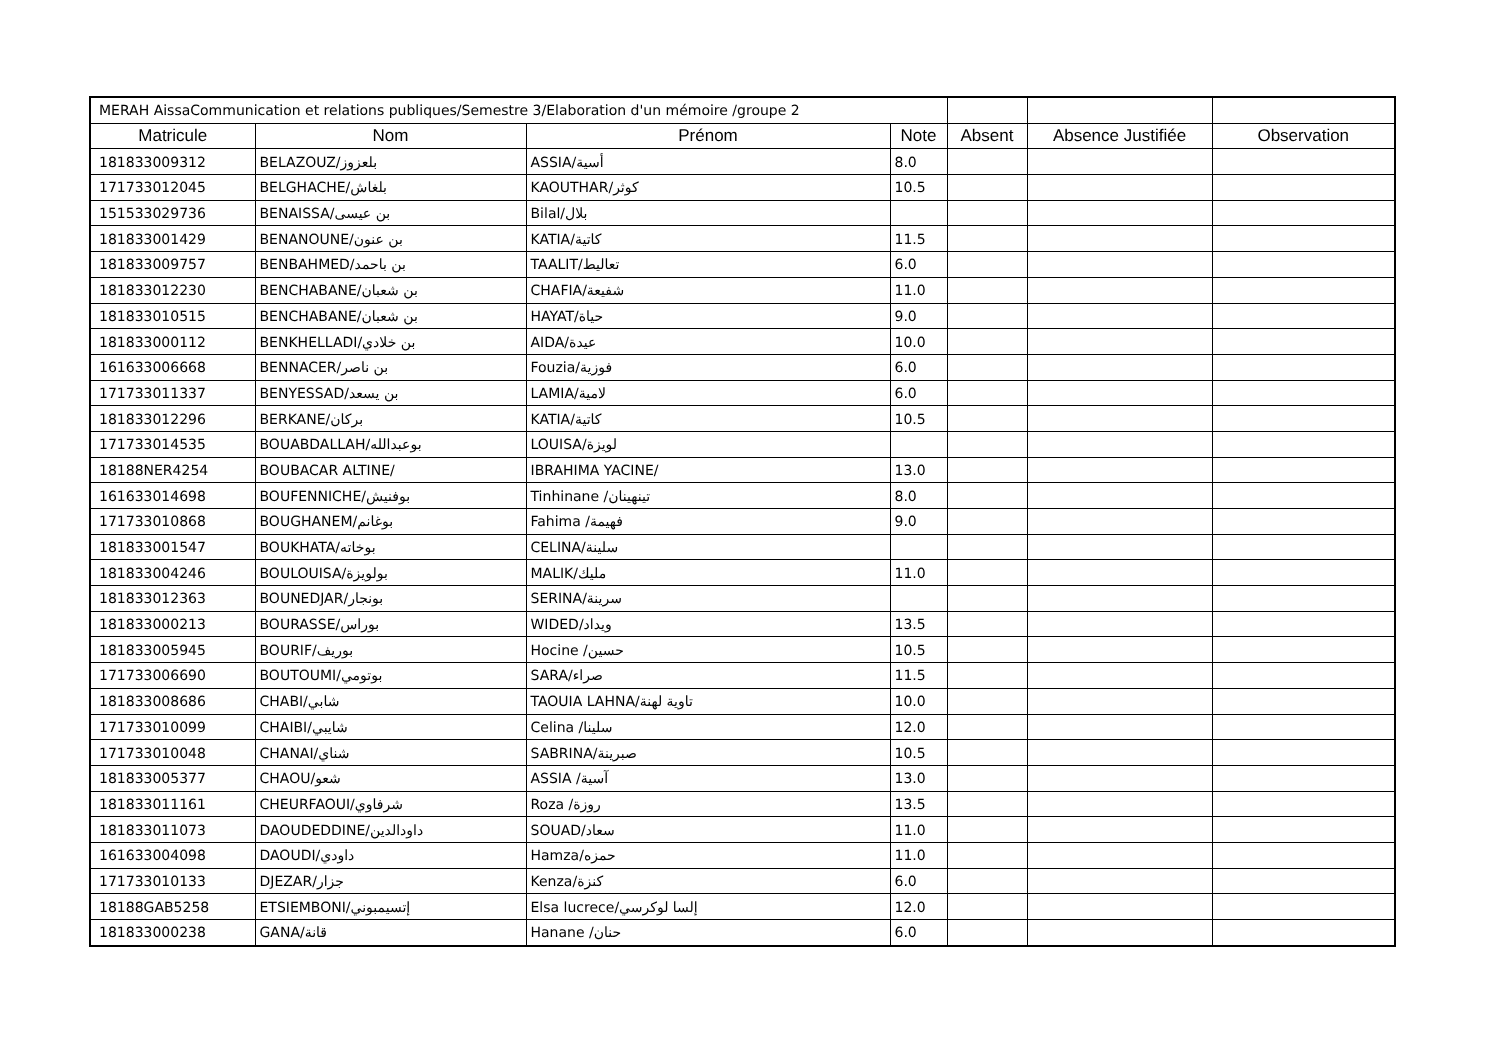| MERAH AissaCommunication et relations publiques/Semestre 3/Elaboration d'un mémoire /groupe 2 | | | | | | |
| Matricule | Nom | Prénom | Note | Absent | Absence Justifiée | Observation |
| 181833009312 | BELAZOUZ/بلعزوز | ASSIA/أسية | 8.0 | | | |
| 171733012045 | BELGHACHE/بلغاش | KAOUTHAR/كوثر | 10.5 | | | |
| 151533029736 | BENAISSA/بن عيسى | Bilal/بلال | | | | |
| 181833001429 | BENANOUNE/بن عنون | KATIA/كاتية | 11.5 | | | |
| 181833009757 | BENBAHMED/بن باحمد | TAALIT/تعاليط | 6.0 | | | |
| 181833012230 | BENCHABANE/بن شعبان | CHAFIA/شفيعة | 11.0 | | | |
| 181833010515 | BENCHABANE/بن شعبان | HAYAT/حياة | 9.0 | | | |
| 181833000112 | BENKHELLADI/بن خلادي | AIDA/عيدة | 10.0 | | | |
| 161633006668 | BENNACER/بن ناصر | Fouzia/فوزية | 6.0 | | | |
| 171733011337 | BENYESSAD/بن يسعد | LAMIA/لامية | 6.0 | | | |
| 181833012296 | BERKANE/بركان | KATIA/كاتية | 10.5 | | | |
| 171733014535 | BOUABDALLAH/بوعبدالله | LOUISA/لويزة | | | | |
| 18188NER4254 | BOUBACAR ALTINE/ | IBRAHIMA YACINE/ | 13.0 | | | |
| 161633014698 | BOUFENNICHE/بوفنيش | Tinhinane /تينهينان | 8.0 | | | |
| 171733010868 | BOUGHANEM/بوغانم | Fahima /فهيمة | 9.0 | | | |
| 181833001547 | BOUKHATA/بوخاته | CELINA/سلينة | | | | |
| 181833004246 | BOULOUISA/بولويزة | MALIK/مليك | 11.0 | | | |
| 181833012363 | BOUNEDJAR/بونجار | SERINA/سرينة | | | | |
| 181833000213 | BOURASSE/بوراس | WIDED/ويداد | 13.5 | | | |
| 181833005945 | BOURIF/بوريف | Hocine /حسين | 10.5 | | | |
| 171733006690 | BOUTOUMI/بوتومي | SARA/صراء | 11.5 | | | |
| 181833008686 | CHABI/شابي | TAOUIA LAHNA/تاوية لهنة | 10.0 | | | |
| 171733010099 | CHAIBI/شايبي | Celina /سلينا | 12.0 | | | |
| 171733010048 | CHANAI/شناي | SABRINA/صبرينة | 10.5 | | | |
| 181833005377 | CHAOU/شعو | ASSIA /آسية | 13.0 | | | |
| 181833011161 | CHEURFAOUI/شرفاوي | Roza /روزة | 13.5 | | | |
| 181833011073 | DAOUDEDDINE/داودالدين | SOUAD/سعاد | 11.0 | | | |
| 161633004098 | DAOUDI/داودي | Hamza/حمزه | 11.0 | | | |
| 171733010133 | DJEZAR/جزار | Kenza/كنزة | 6.0 | | | |
| 18188GAB5258 | ETSIEMBONI/إتسيمبوني | Elsa lucrece/إلسا لوكرسي | 12.0 | | | |
| 181833000238 | GANA/قانة | Hanane /حنان | 6.0 | | | |